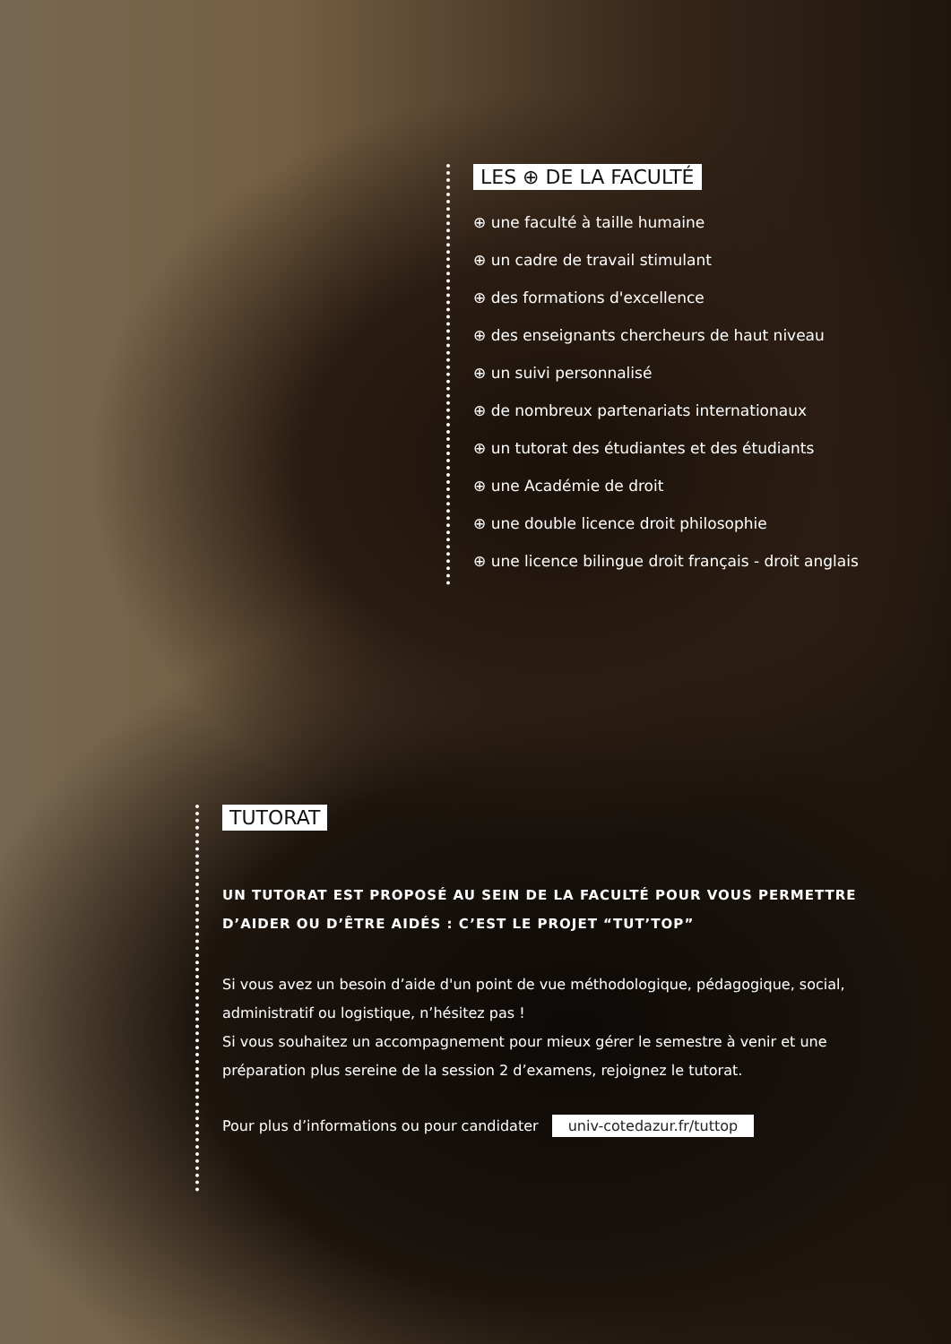LES ⊕ DE LA FACULTÉ
⊕ une faculté à taille humaine
⊕ un cadre de travail stimulant
⊕ des formations d'excellence
⊕ des enseignants chercheurs de haut niveau
⊕ un suivi personnalisé
⊕ de nombreux partenariats internationaux
⊕ un tutorat des étudiantes et des étudiants
⊕ une Académie de droit
⊕ une double licence droit philosophie
⊕ une licence bilingue droit français - droit anglais
TUTORAT
UN TUTORAT EST PROPOSÉ AU SEIN DE LA FACULTÉ POUR VOUS PERMETTRE D’AIDER OU D’ÊTRE AIDÉS : C’EST LE PROJET “TUT’TOP”
Si vous avez un besoin d’aide d'un point de vue méthodologique, pédagogique, social, administratif ou logistique, n’hésitez pas !
Si vous souhaitez un accompagnement pour mieux gérer le semestre à venir et une préparation plus sereine de la session 2 d’examens, rejoignez le tutorat.
Pour plus d’informations ou pour candidater univ-cotedazur.fr/tuttop